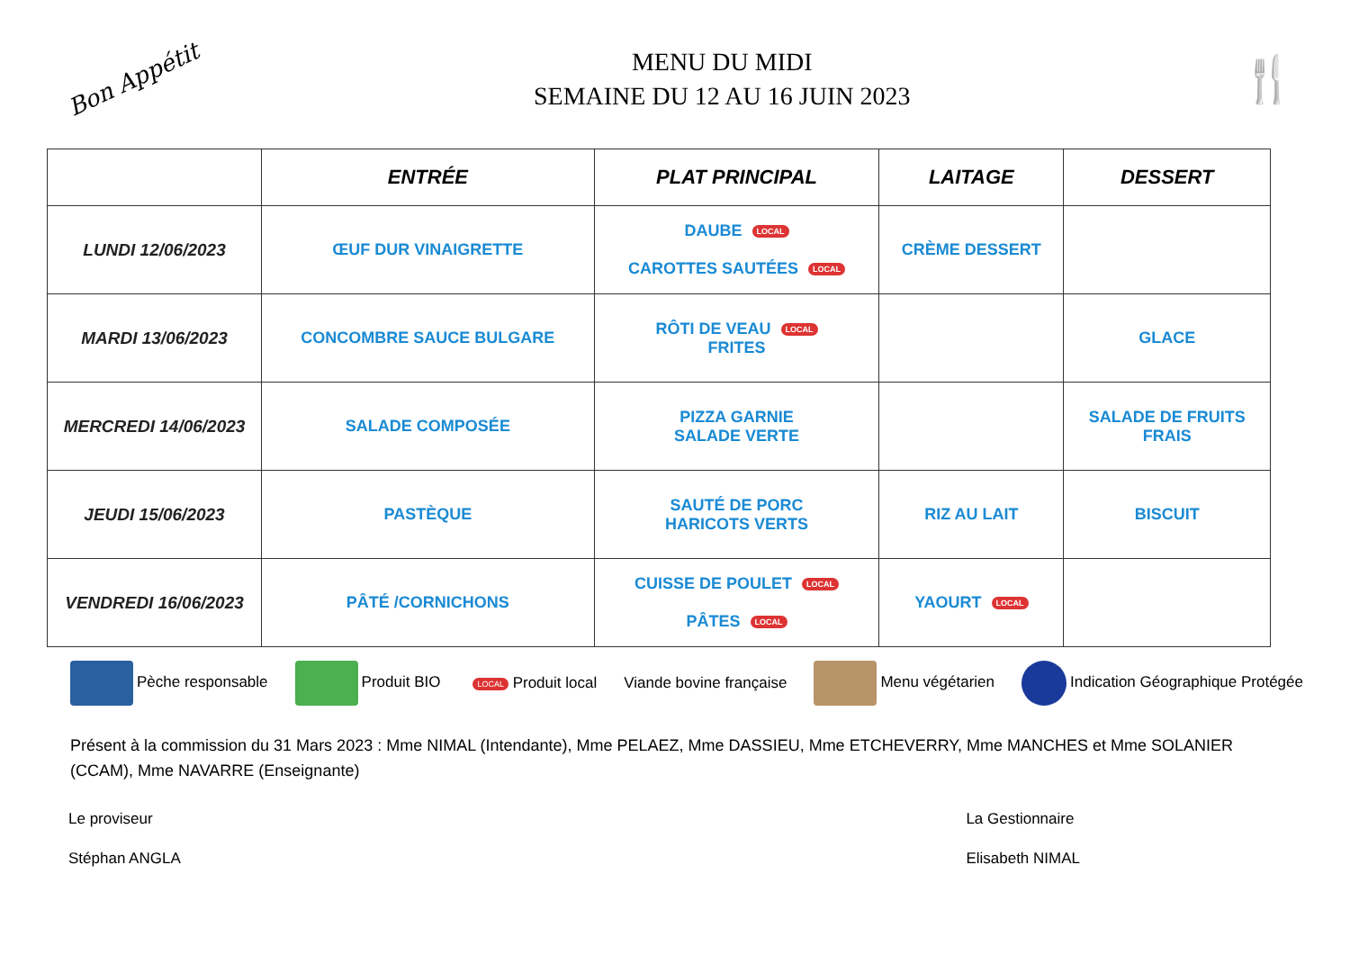Bon Appétit
MENU DU MIDI
SEMAINE DU 12 AU 16 JUIN 2023
🍴
| | ENTRÉE | PLAT PRINCIPAL | LAITAGE | DESSERT |
| --- | --- | --- | --- | --- |
| LUNDI 12/06/2023 | ŒUF DUR VINAIGRETTE | DAUBE LOCAL CAROTTES SAUTÉES LOCAL | CRÈME DESSERT | |
| MARDI 13/06/2023 | CONCOMBRE SAUCE BULGARE | RÔTI DE VEAU LOCAL FRITES | | GLACE |
| MERCREDI 14/06/2023 | SALADE COMPOSÉE | PIZZA GARNIE SALADE VERTE | | SALADE DE FRUITS FRAIS |
| JEUDI 15/06/2023 | PASTÈQUE | SAUTÉ DE PORC HARICOTS VERTS | RIZ AU LAIT | BISCUIT |
| VENDREDI 16/06/2023 | PÂTÉ /CORNICHONS | CUISSE DE POULET LOCAL PÂTES LOCAL | YAOURT LOCAL | |
Pèche responsable Produit BIO LOCAL Produit local Viande bovine française Menu végétarien Indication Géographique Protégée
Présent à la commission du 31 Mars 2023 : Mme NIMAL (Intendante), Mme PELAEZ, Mme DASSIEU, Mme ETCHEVERRY, Mme MANCHES et Mme SOLANIER (CCAM), Mme NAVARRE (Enseignante)
Le proviseur
Stéphan ANGLA
La Gestionnaire
Elisabeth NIMAL